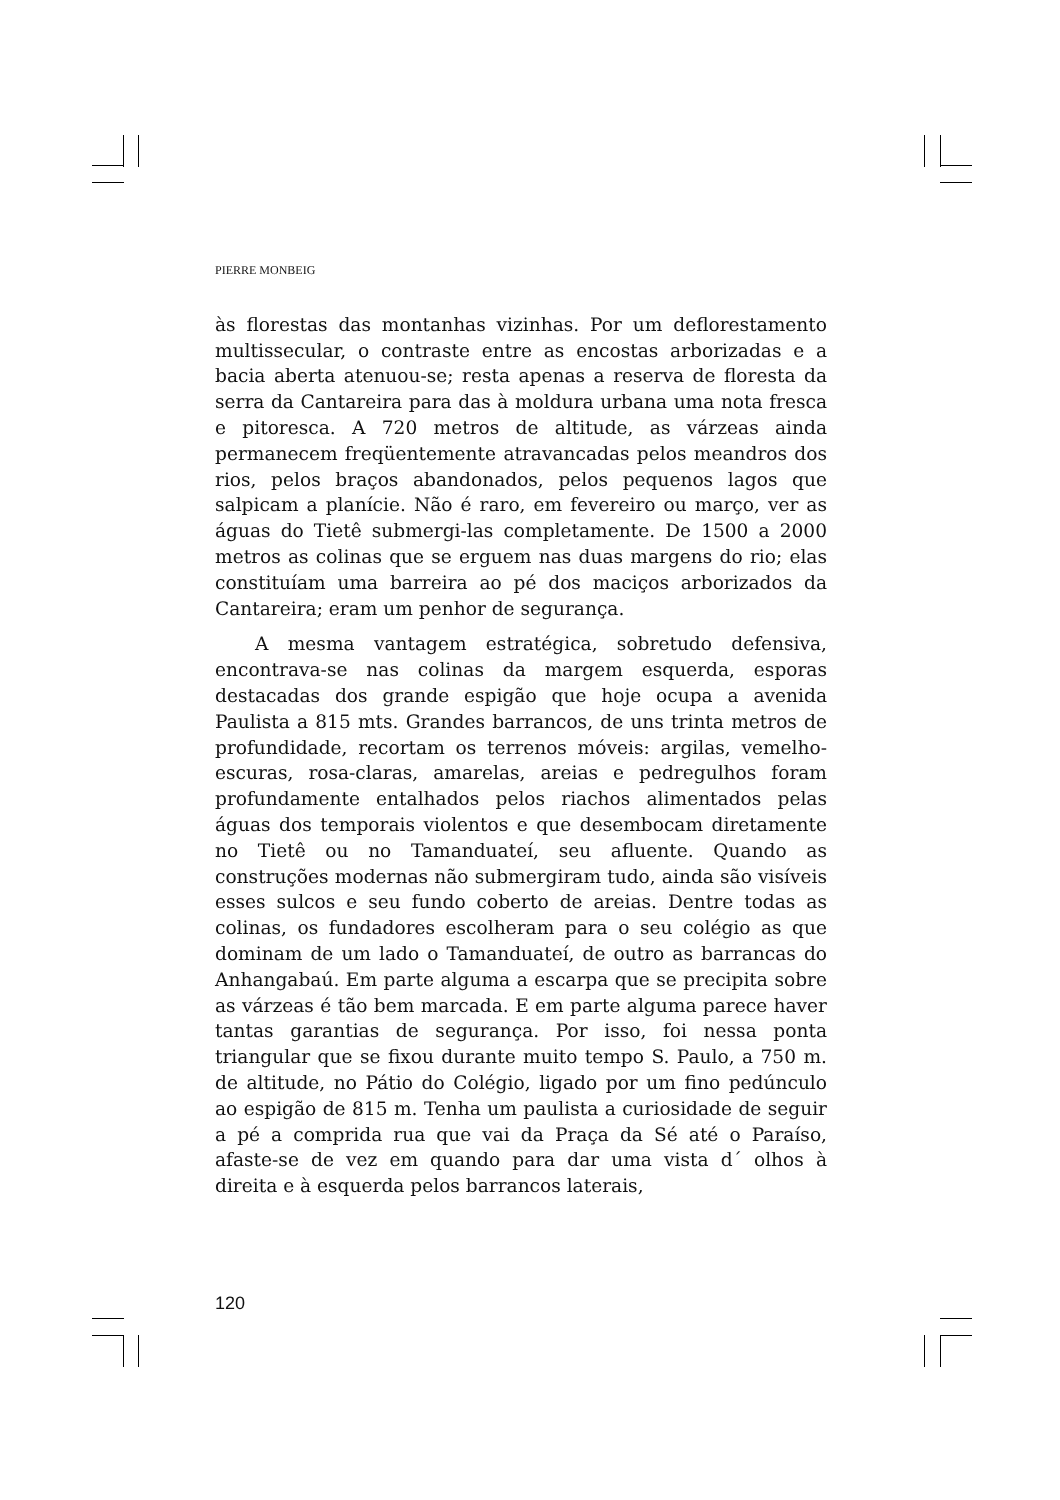PIERRE MONBEIG
às florestas das montanhas vizinhas. Por um deflorestamento multissecular, o contraste entre as encostas arborizadas e a bacia aberta atenuou-se; resta apenas a reserva de floresta da serra da Cantareira para das à moldura urbana uma nota fresca e pitoresca. A 720 metros de altitude, as várzeas ainda permanecem freqüentemente atravancadas pelos meandros dos rios, pelos braços abandonados, pelos pequenos lagos que salpicam a planície. Não é raro, em fevereiro ou março, ver as águas do Tietê submergi-las completamente. De 1500 a 2000 metros as colinas que se erguem nas duas margens do rio; elas constituíam uma barreira ao pé dos maciços arborizados da Cantareira; eram um penhor de segurança.
A mesma vantagem estratégica, sobretudo defensiva, encontrava-se nas colinas da margem esquerda, esporas destacadas dos grande espigão que hoje ocupa a avenida Paulista a 815 mts. Grandes barrancos, de uns trinta metros de profundidade, recortam os terrenos móveis: argilas, vemelho-escuras, rosa-claras, amarelas, areias e pedregulhos foram profundamente entalhados pelos riachos alimentados pelas águas dos temporais violentos e que desembocam diretamente no Tietê ou no Tamanduateí, seu afluente. Quando as construções modernas não submergiram tudo, ainda são visíveis esses sulcos e seu fundo coberto de areias. Dentre todas as colinas, os fundadores escolheram para o seu colégio as que dominam de um lado o Tamanduateí, de outro as barrancas do Anhangabaú. Em parte alguma a escarpa que se precipita sobre as várzeas é tão bem marcada. E em parte alguma parece haver tantas garantias de segurança. Por isso, foi nessa ponta triangular que se fixou durante muito tempo S. Paulo, a 750 m. de altitude, no Pátio do Colégio, ligado por um fino pedúnculo ao espigão de 815 m. Tenha um paulista a curiosidade de seguir a pé a comprida rua que vai da Praça da Sé até o Paraíso, afaste-se de vez em quando para dar uma vista d´ olhos à direita e à esquerda pelos barrancos laterais,
120